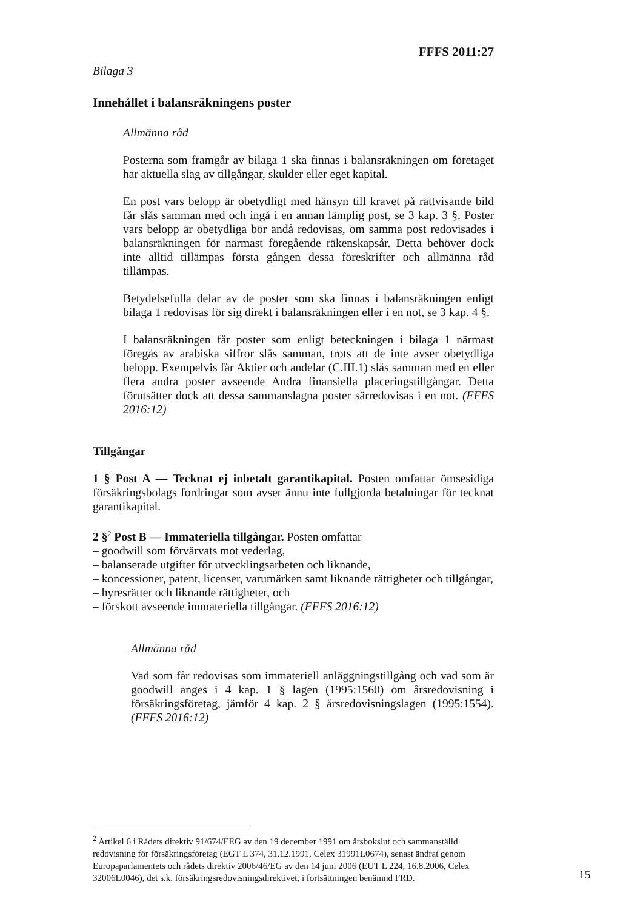FFFS 2011:27
Bilaga 3
Innehållet i balansräkningens poster
Allmänna råd
Posterna som framgår av bilaga 1 ska finnas i balansräkningen om företaget har aktuella slag av tillgångar, skulder eller eget kapital.
En post vars belopp är obetydligt med hänsyn till kravet på rättvisande bild får slås samman med och ingå i en annan lämplig post, se 3 kap. 3 §. Poster vars belopp är obetydliga bör ändå redovisas, om samma post redovisades i balansräkningen för närmast föregående räkenskapsår. Detta behöver dock inte alltid tillämpas första gången dessa föreskrifter och allmänna råd tillämpas.
Betydelsefulla delar av de poster som ska finnas i balansräkningen enligt bilaga 1 redovisas för sig direkt i balansräkningen eller i en not, se 3 kap. 4 §.
I balansräkningen får poster som enligt beteckningen i bilaga 1 närmast föregås av arabiska siffror slås samman, trots att de inte avser obetydliga belopp. Exempelvis får Aktier och andelar (C.III.1) slås samman med en eller flera andra poster avseende Andra finansiella placeringstillgångar. Detta förutsätter dock att dessa sammanslagna poster särredovisas i en not. (FFFS 2016:12)
Tillgångar
1 § Post A — Tecknat ej inbetalt garantikapital. Posten omfattar ömsesidiga försäkringsbolags fordringar som avser ännu inte fullgjorda betalningar för tecknat garantikapital.
2 §<sup>2</sup> Post B — Immateriella tillgångar. Posten omfattar
– goodwill som förvärvats mot vederlag,
– balanserade utgifter för utvecklingsarbeten och liknande,
– koncessioner, patent, licenser, varumärken samt liknande rättigheter och tillgångar,
– hyresrätter och liknande rättigheter, och
– förskott avseende immateriella tillgångar. (FFFS 2016:12)
Allmänna råd
Vad som får redovisas som immateriell anläggningstillgång och vad som är goodwill anges i 4 kap. 1 § lagen (1995:1560) om årsredovisning i försäkringsföretag, jämför 4 kap. 2 § årsredovisningslagen (1995:1554). (FFFS 2016:12)
<sup>2</sup> Artikel 6 i Rådets direktiv 91/674/EEG av den 19 december 1991 om årsbokslut och sammanställd redovisning för försäkringsföretag (EGT L 374, 31.12.1991, Celex 31991L0674), senast ändrat genom Europaparlamentets och rådets direktiv 2006/46/EG av den 14 juni 2006 (EUT L 224, 16.8.2006, Celex 32006L0046), det s.k. försäkringsredovisningsdirektivet, i fortsättningen benämnd FRD.
15